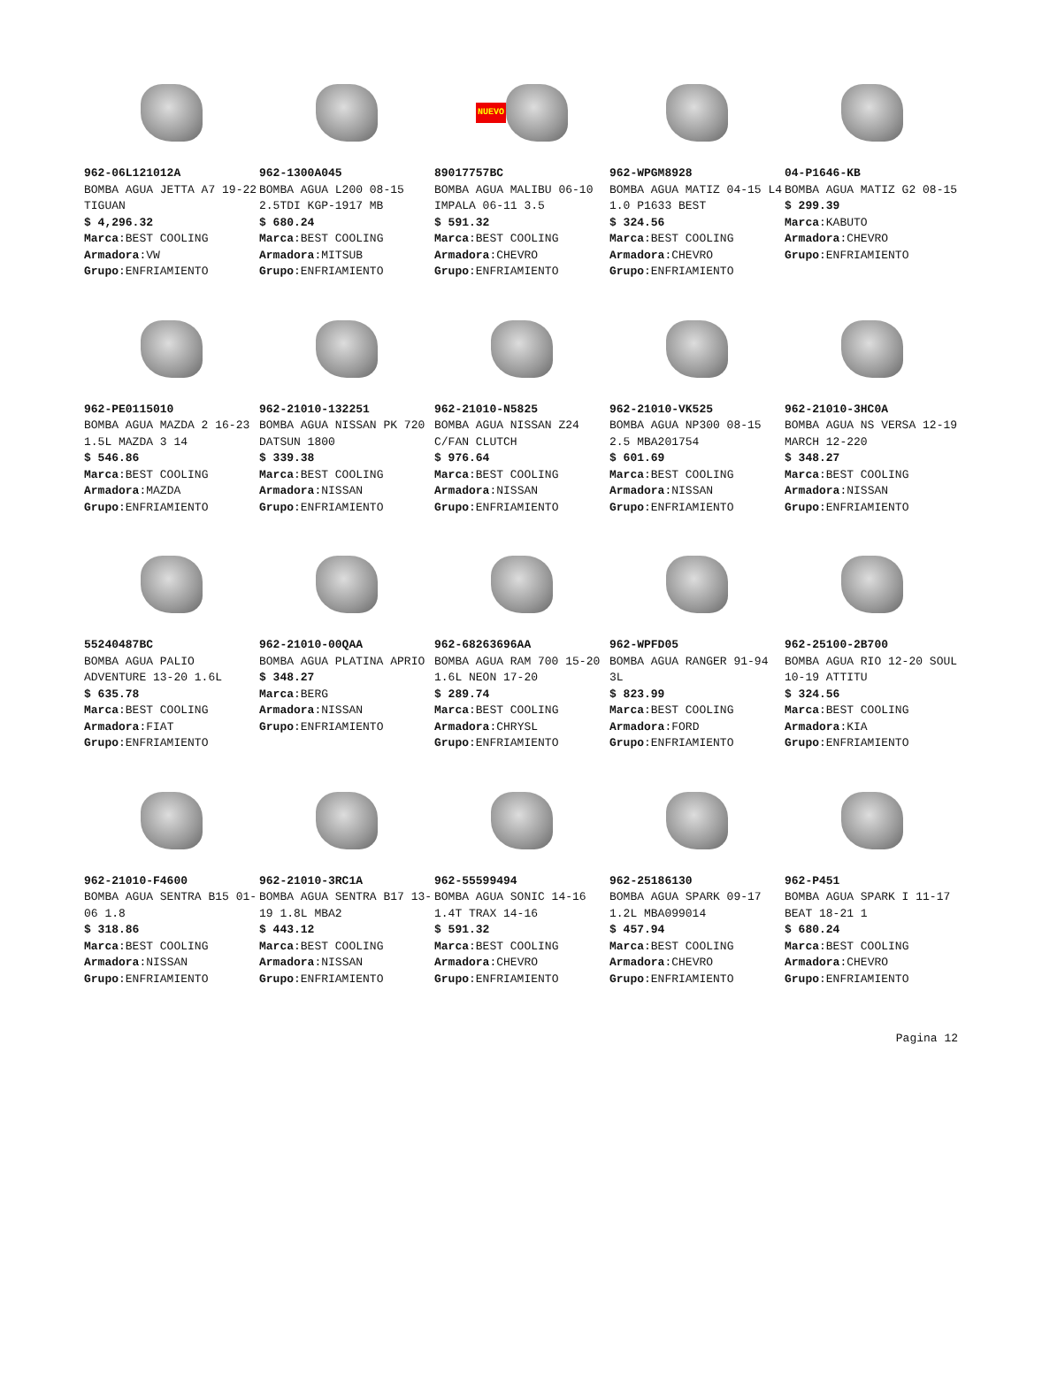962-06L121012A
BOMBA AGUA JETTA A7 19-22 TIGUAN
$ 4,296.32
Marca:BEST COOLING
Armadora:VW
Grupo:ENFRIAMIENTO
962-1300A045
BOMBA AGUA L200 08-15 2.5TDI KGP-1917 MB
$ 680.24
Marca:BEST COOLING
Armadora:MITSUB
Grupo:ENFRIAMIENTO
NUEVO
89017757BC
BOMBA AGUA MALIBU 06-10 IMPALA 06-11 3.5
$ 591.32
Marca:BEST COOLING
Armadora:CHEVRO
Grupo:ENFRIAMIENTO
962-WPGM8928
BOMBA AGUA MATIZ 04-15 L4 1.0 P1633 BEST
$ 324.56
Marca:BEST COOLING
Armadora:CHEVRO
Grupo:ENFRIAMIENTO
04-P1646-KB
BOMBA AGUA MATIZ G2 08-15
$ 299.39
Marca:KABUTO
Armadora:CHEVRO
Grupo:ENFRIAMIENTO
962-PE0115010
BOMBA AGUA MAZDA 2 16-23 1.5L MAZDA 3 14
$ 546.86
Marca:BEST COOLING
Armadora:MAZDA
Grupo:ENFRIAMIENTO
962-21010-132251
BOMBA AGUA NISSAN PK 720 DATSUN 1800
$ 339.38
Marca:BEST COOLING
Armadora:NISSAN
Grupo:ENFRIAMIENTO
962-21010-N5825
BOMBA AGUA NISSAN Z24 C/FAN CLUTCH
$ 976.64
Marca:BEST COOLING
Armadora:NISSAN
Grupo:ENFRIAMIENTO
962-21010-VK525
BOMBA AGUA NP300 08-15 2.5 MBA201754
$ 601.69
Marca:BEST COOLING
Armadora:NISSAN
Grupo:ENFRIAMIENTO
962-21010-3HC0A
BOMBA AGUA NS VERSA 12-19 MARCH 12-220
$ 348.27
Marca:BEST COOLING
Armadora:NISSAN
Grupo:ENFRIAMIENTO
55240487BC
BOMBA AGUA PALIO ADVENTURE 13-20 1.6L
$ 635.78
Marca:BEST COOLING
Armadora:FIAT
Grupo:ENFRIAMIENTO
962-21010-00QAA
BOMBA AGUA PLATINA APRIO
$ 348.27
Marca:BERG
Armadora:NISSAN
Grupo:ENFRIAMIENTO
962-68263696AA
BOMBA AGUA RAM 700 15-20 1.6L NEON 17-20
$ 289.74
Marca:BEST COOLING
Armadora:CHRYSL
Grupo:ENFRIAMIENTO
962-WPFD05
BOMBA AGUA RANGER 91-94 3L
$ 823.99
Marca:BEST COOLING
Armadora:FORD
Grupo:ENFRIAMIENTO
962-25100-2B700
BOMBA AGUA RIO 12-20 SOUL 10-19 ATTITU
$ 324.56
Marca:BEST COOLING
Armadora:KIA
Grupo:ENFRIAMIENTO
962-21010-F4600
BOMBA AGUA SENTRA B15 01-06 1.8
$ 318.86
Marca:BEST COOLING
Armadora:NISSAN
Grupo:ENFRIAMIENTO
962-21010-3RC1A
BOMBA AGUA SENTRA B17 13-19 1.8L MBA2
$ 443.12
Marca:BEST COOLING
Armadora:NISSAN
Grupo:ENFRIAMIENTO
962-55599494
BOMBA AGUA SONIC 14-16 1.4T TRAX 14-16
$ 591.32
Marca:BEST COOLING
Armadora:CHEVRO
Grupo:ENFRIAMIENTO
962-25186130
BOMBA AGUA SPARK 09-17 1.2L MBA099014
$ 457.94
Marca:BEST COOLING
Armadora:CHEVRO
Grupo:ENFRIAMIENTO
962-P451
BOMBA AGUA SPARK I 11-17 BEAT 18-21 1
$ 680.24
Marca:BEST COOLING
Armadora:CHEVRO
Grupo:ENFRIAMIENTO
Pagina 12